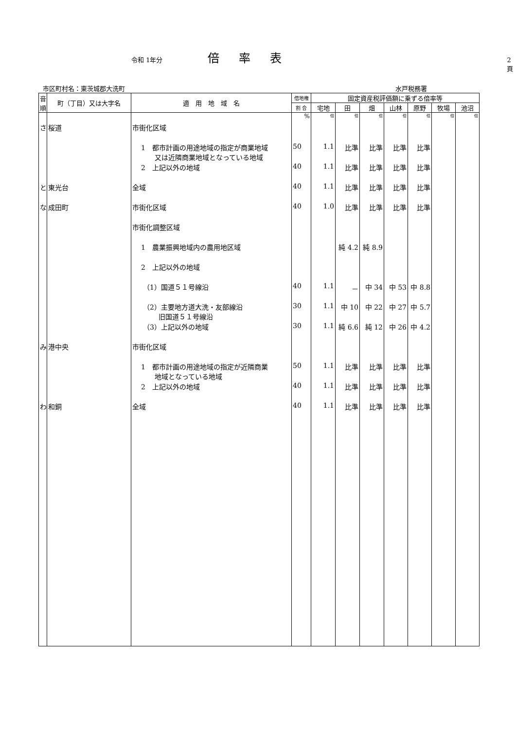令和 1年分 倍率表 2頁
市区町村名：東茨城郡大洗町 水戸税務署
| 音 順 | 町（丁目）又は大字名 | 適 用 地 域 名 | 借地権 | 固定資産税評価額に乗ずる倍率等 | | | | | | |
| --- | --- | --- | --- | --- | --- | --- | --- | --- | --- | --- |
| | | | 割 合 | 宅地 | 田 | 畑 | 山林 | 原野 | 牧場 | 池沼 |
| | | | % | 倍 | 倍 | 倍 | 倍 | 倍 | 倍 | 倍 |
| さ | 桜道 | 市街化区域 | | | | | | | | |
| | | 1 都市計画の用途地域の指定が商業地域 又は近隣商業地域となっている地域 | 50 | 1.1 | 比準 | 比準 | 比準 | 比準 | | |
| | | 2 上記以外の地域 | 40 | 1.1 | 比準 | 比準 | 比準 | 比準 | | |
| と | 東光台 | 全域 | 40 | 1.1 | 比準 | 比準 | 比準 | 比準 | | |
| な | 成田町 | 市街化区域 | 40 | 1.0 | 比準 | 比準 | 比準 | 比準 | | |
| | | 市街化調整区域 | | | | | | | | |
| | | 1 農業振興地域内の農用地区域 | | | 純 4.2 | 純 8.9 | | | | |
| | | 2 上記以外の地域 | | | | | | | | |
| | | （1）国道５１号線沿 | 40 | 1.1 | － | 中 34 | 中 53 | 中 8.8 | | |
| | | （2）主要地方道大洗・友部線沿 旧国道５１号線沿 | 30 | 1.1 | 中 10 | 中 22 | 中 27 | 中 5.7 | | |
| | | （3）上記以外の地域 | 30 | 1.1 | 純 6.6 | 純 12 | 中 26 | 中 4.2 | | |
| み | 港中央 | 市街化区域 | | | | | | | | |
| | | 1 都市計画の用途地域の指定が近隣商業 地域となっている地域 | 50 | 1.1 | 比準 | 比準 | 比準 | 比準 | | |
| | | 2 上記以外の地域 | 40 | 1.1 | 比準 | 比準 | 比準 | 比準 | | |
| わ | 和銅 | 全域 | 40 | 1.1 | 比準 | 比準 | 比準 | 比準 | | |